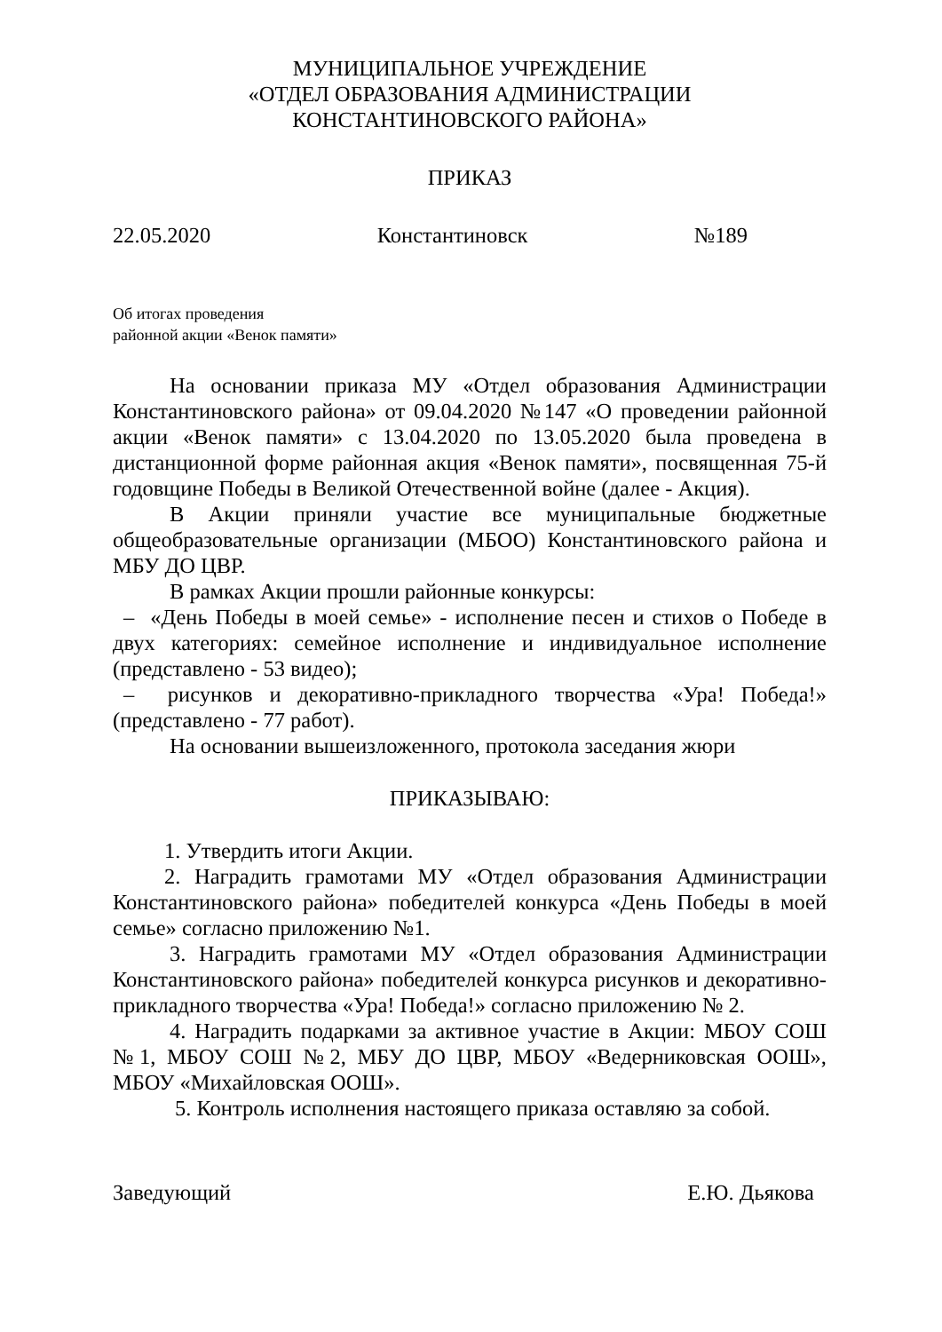МУНИЦИПАЛЬНОЕ УЧРЕЖДЕНИЕ
«ОТДЕЛ ОБРАЗОВАНИЯ АДМИНИСТРАЦИИ
КОНСТАНТИНОВСКОГО РАЙОНА»
ПРИКАЗ
22.05.2020 Константиновск №189
Об итогах проведения
районной акции «Венок памяти»
На основании приказа МУ «Отдел образования Администрации Константиновского района» от 09.04.2020 №147 «О проведении районной акции «Венок памяти» с 13.04.2020 по 13.05.2020 была проведена в дистанционной форме районная акция «Венок памяти», посвященная 75-й годовщине Победы в Великой Отечественной войне (далее - Акция).
В Акции приняли участие все муниципальные бюджетные общеобразовательные организации (МБОО) Константиновского района и МБУ ДО ЦВР.
В рамках Акции прошли районные конкурсы:
– «День Победы в моей семье» - исполнение песен и стихов о Победе в двух категориях: семейное исполнение и индивидуальное исполнение (представлено - 53 видео);
– рисунков и декоративно-прикладного творчества «Ура! Победа!» (представлено - 77 работ).
На основании вышеизложенного, протокола заседания жюри
ПРИКАЗЫВАЮ:
1. Утвердить итоги Акции.
2. Наградить грамотами МУ «Отдел образования Администрации Константиновского района» победителей конкурса «День Победы в моей семье» согласно приложению №1.
3. Наградить грамотами МУ «Отдел образования Администрации Константиновского района» победителей конкурса рисунков и декоративно-прикладного творчества «Ура! Победа!» согласно приложению № 2.
4. Наградить подарками за активное участие в Акции: МБОУ СОШ №1, МБОУ СОШ №2, МБУ ДО ЦВР, МБОУ «Ведерниковская ООШ», МБОУ «Михайловская ООШ».
5. Контроль исполнения настоящего приказа оставляю за собой.
Заведующий Е.Ю. Дьякова